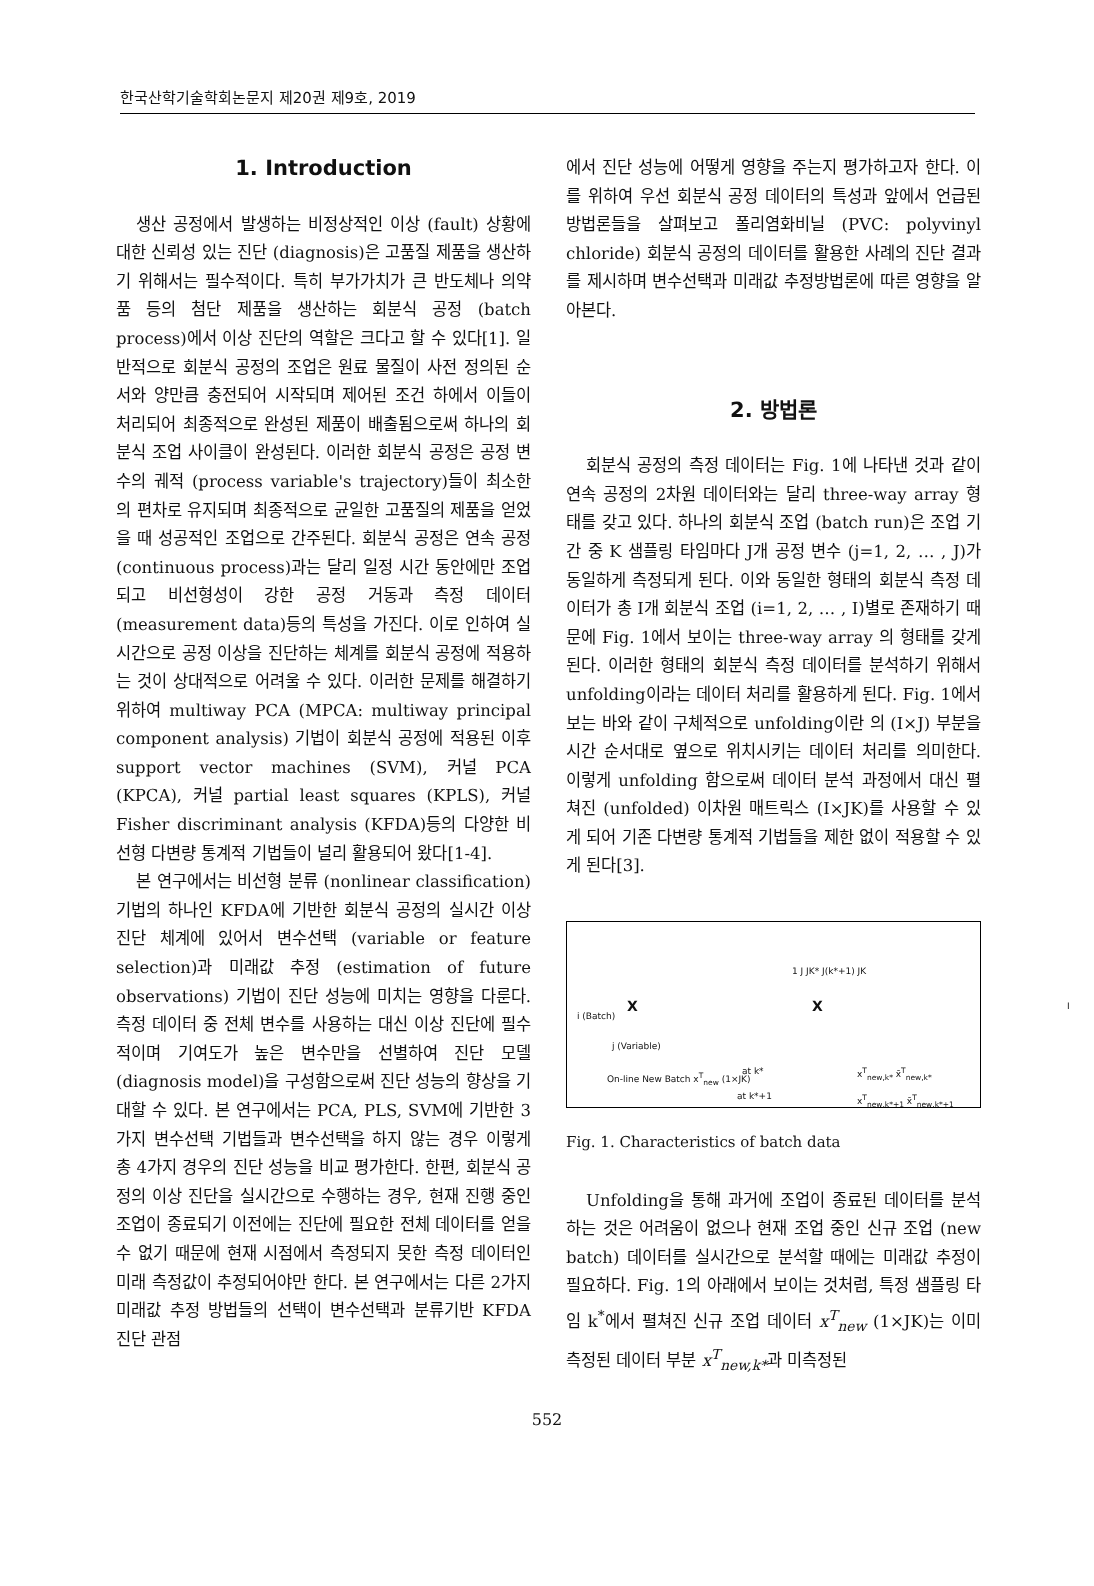한국산학기술학회논문지 제20권 제9호, 2019
1. Introduction
생산 공정에서 발생하는 비정상적인 이상 (fault) 상황에 대한 신뢰성 있는 진단 (diagnosis)은 고품질 제품을 생산하기 위해서는 필수적이다. 특히 부가가치가 큰 반도체나 의약품 등의 첨단 제품을 생산하는 회분식 공정 (batch process)에서 이상 진단의 역할은 크다고 할 수 있다[1]. 일반적으로 회분식 공정의 조업은 원료 물질이 사전 정의된 순서와 양만큼 충전되어 시작되며 제어된 조건 하에서 이들이 처리되어 최종적으로 완성된 제품이 배출됨으로써 하나의 회분식 조업 사이클이 완성된다. 이러한 회분식 공정은 공정 변수의 궤적 (process variable's trajectory)들이 최소한의 편차로 유지되며 최종적으로 균일한 고품질의 제품을 얻었을 때 성공적인 조업으로 간주된다. 회분식 공정은 연속 공정 (continuous process)과는 달리 일정 시간 동안에만 조업되고 비선형성이 강한 공정 거동과 측정 데이터 (measurement data)등의 특성을 가진다. 이로 인하여 실시간으로 공정 이상을 진단하는 체계를 회분식 공정에 적용하는 것이 상대적으로 어려울 수 있다. 이러한 문제를 해결하기 위하여 multiway PCA (MPCA: multiway principal component analysis) 기법이 회분식 공정에 적용된 이후 support vector machines (SVM), 커널 PCA (KPCA), 커널 partial least squares (KPLS), 커널 Fisher discriminant analysis (KFDA)등의 다양한 비선형 다변량 통계적 기법들이 널리 활용되어 왔다[1-4].
본 연구에서는 비선형 분류 (nonlinear classification) 기법의 하나인 KFDA에 기반한 회분식 공정의 실시간 이상 진단 체계에 있어서 변수선택 (variable or feature selection)과 미래값 추정 (estimation of future observations) 기법이 진단 성능에 미치는 영향을 다룬다. 측정 데이터 중 전체 변수를 사용하는 대신 이상 진단에 필수적이며 기여도가 높은 변수만을 선별하여 진단 모델 (diagnosis model)을 구성함으로써 진단 성능의 향상을 기대할 수 있다. 본 연구에서는 PCA, PLS, SVM에 기반한 3가지 변수선택 기법들과 변수선택을 하지 않는 경우 이렇게 총 4가지 경우의 진단 성능을 비교 평가한다. 한편, 회분식 공정의 이상 진단을 실시간으로 수행하는 경우, 현재 진행 중인 조업이 종료되기 이전에는 진단에 필요한 전체 데이터를 얻을 수 없기 때문에 현재 시점에서 측정되지 못한 측정 데이터인 미래 측정값이 추정되어야만 한다. 본 연구에서는 다른 2가지 미래값 추정 방법들의 선택이 변수선택과 분류기반 KFDA 진단 관점
에서 진단 성능에 어떻게 영향을 주는지 평가하고자 한다. 이를 위하여 우선 회분식 공정 데이터의 특성과 앞에서 언급된 방법론들을 살펴보고 폴리염화비닐 (PVC: polyvinyl chloride) 회분식 공정의 데이터를 활용한 사례의 진단 결과를 제시하며 변수선택과 미래값 추정방법론에 따른 영향을 알아본다.
2. 방법론
회분식 공정의 측정 데이터는 Fig. 1에 나타낸 것과 같이 연속 공정의 2차원 데이터와는 달리 three-way array 형태를 갖고 있다. 하나의 회분식 조업 (batch run)은 조업 기간 중 K 샘플링 타임마다 J개 공정 변수 (j=1, 2, … , J)가 동일하게 측정되게 된다. 이와 동일한 형태의 회분식 측정 데이터가 총 I개 회분식 조업 (i=1, 2, … , I)별로 존재하기 때문에 Fig. 1에서 보이는 three-way array 의 형태를 갖게 된다. 이러한 형태의 회분식 측정 데이터를 분석하기 위해서 unfolding이라는 데이터 처리를 활용하게 된다. Fig. 1에서 보는 바와 같이 구체적으로 unfolding이란 의 (I×J) 부분을 시간 순서대로 옆으로 위치시키는 데이터 처리를 의미한다. 이렇게 unfolding 함으로써 데이터 분석 과정에서 대신 펼쳐진 (unfolded) 이차원 매트릭스 (I×JK)를 사용할 수 있게 되어 기존 다변량 통계적 기법들을 제한 없이 적용할 수 있게 된다[3].
X i (Batch)
j (Variable)
1 J JK* J(k*+1) JK
X I
On-line New Batch x<sup>T</sup><sub>new</sub> (1×JK) at k*
at k*+1
x<sup>T</sup><sub>new,k*</sub> x̄<sup>T</sup><sub>new,k*</sub>
x<sup>T</sup><sub>new,k*+1</sub> x̄<sup>T</sup><sub>new,k*+1</sub>
Fig. 1. Characteristics of batch data
Unfolding을 통해 과거에 조업이 종료된 데이터를 분석하는 것은 어려움이 없으나 현재 조업 중인 신규 조업 (new batch) 데이터를 실시간으로 분석할 때에는 미래값 추정이 필요하다. Fig. 1의 아래에서 보이는 것처럼, 특정 샘플링 타임 k<sup>*</sup>에서 펼쳐진 신규 조업 데이터 x<sup>T</sup><sub>new</sub> (1×JK)는 이미 측정된 데이터 부분 x<sup>T</sup><sub>new,k*</sub>과 미측정된
552